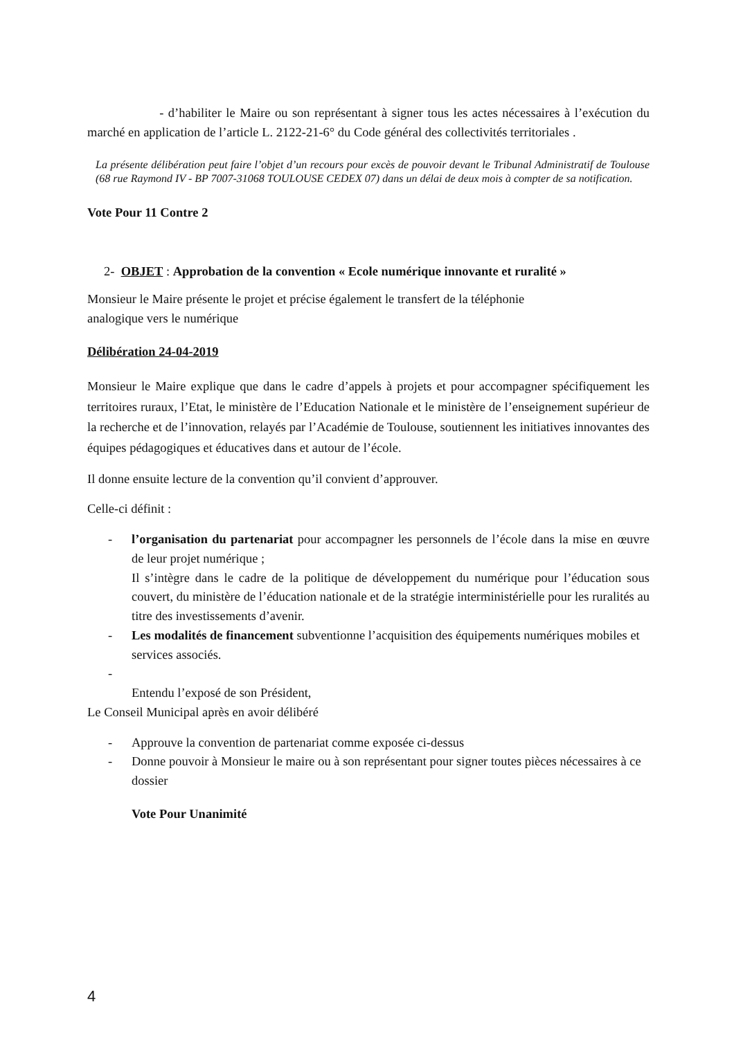- d’habiliter le Maire ou son représentant à signer tous les actes nécessaires à l’exécution du marché en application de l’article L. 2122-21-6° du Code général des collectivités territoriales .
La présente délibération peut faire l’objet d’un recours pour excès de pouvoir devant le Tribunal Administratif de Toulouse (68 rue Raymond IV - BP 7007-31068 TOULOUSE CEDEX 07) dans un délai de deux mois à compter de sa notification.
Vote Pour 11 Contre 2
2- OBJET : Approbation de la convention « Ecole numérique innovante et ruralité »
Monsieur le Maire présente le projet et précise également le transfert de la téléphonie
analogique vers le numérique
Délibération 24-04-2019
Monsieur le Maire explique que dans le cadre d’appels à projets et pour accompagner spécifiquement les territoires ruraux, l’Etat, le ministère de l’Education Nationale et le ministère de l’enseignement supérieur de la recherche et de l’innovation, relayés par l’Académie de Toulouse, soutiennent les initiatives innovantes des équipes pédagogiques et éducatives dans et autour de l’école.
Il donne ensuite lecture de la convention qu’il convient d’approuver.
Celle-ci définit :
- l’organisation du partenariat pour accompagner les personnels de l’école dans la mise en œuvre de leur projet numérique ;
Il s’intègre dans le cadre de la politique de développement du numérique pour l’éducation sous couvert, du ministère de l’éducation nationale et de la stratégie interministérielle pour les ruralités au titre des investissements d’avenir.
- Les modalités de financement subventionne l’acquisition des équipements numériques mobiles et services associés.
-
Entendu l’exposé de son Président,
Le Conseil Municipal après en avoir délibéré
- Approuve la convention de partenariat comme exposée ci-dessus
- Donne pouvoir à Monsieur le maire ou à son représentant pour signer toutes pièces nécessaires à ce dossier
Vote Pour Unanimité
4